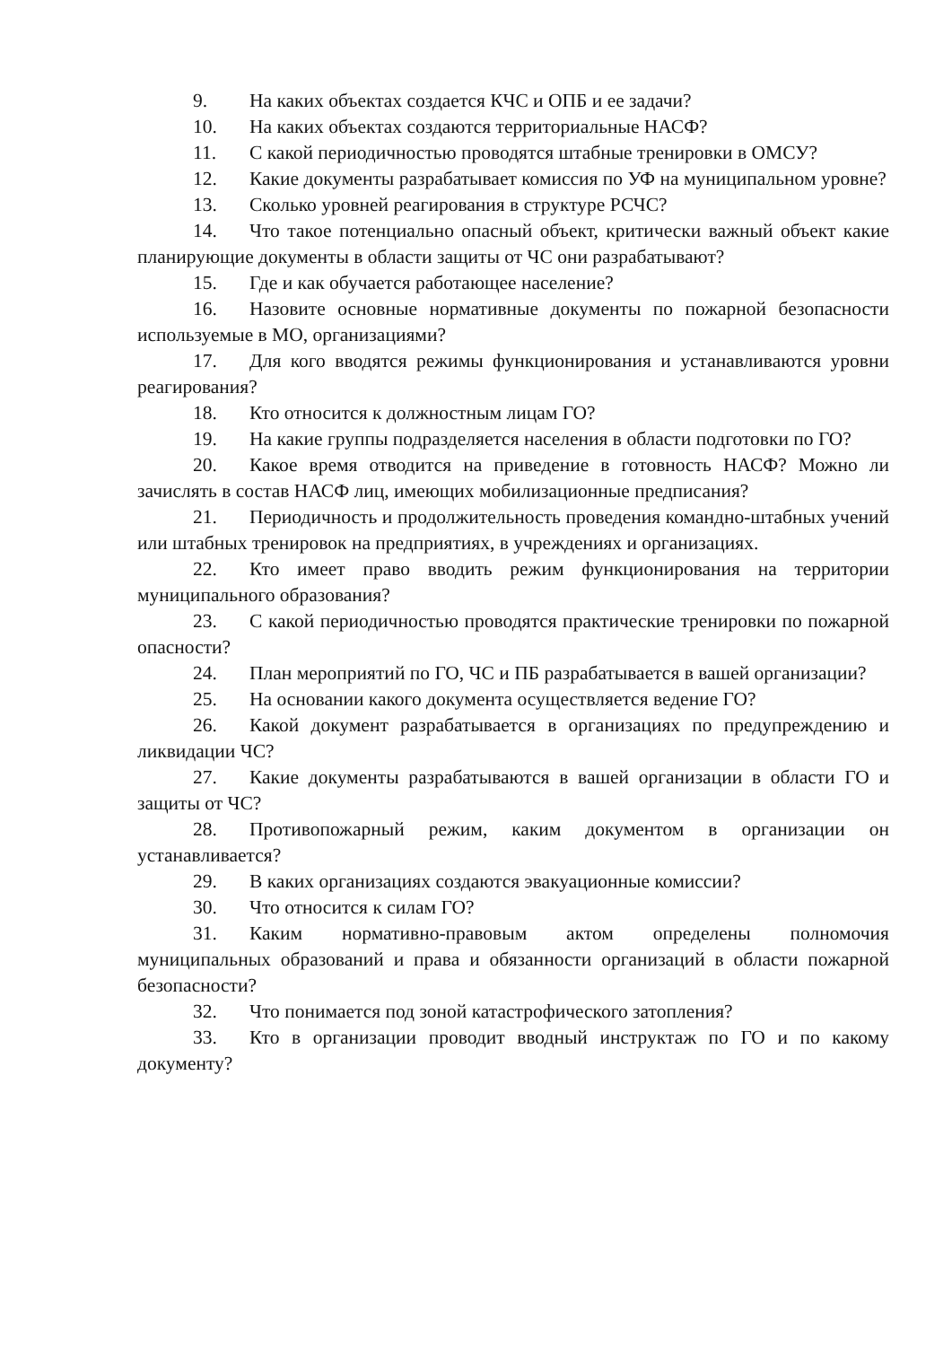9. На каких объектах создается КЧС и ОПБ и ее задачи?
10. На каких объектах создаются территориальные НАСФ?
11. С какой периодичностью проводятся штабные тренировки в ОМСУ?
12. Какие документы разрабатывает комиссия по УФ на муниципальном уровне?
13. Сколько уровней реагирования в структуре РСЧС?
14. Что такое потенциально опасный объект, критически важный объект какие планирующие документы в области защиты от ЧС они разрабатывают?
15. Где и как обучается работающее население?
16. Назовите основные нормативные документы по пожарной безопасности используемые в МО, организациями?
17. Для кого вводятся режимы функционирования и устанавливаются уровни реагирования?
18. Кто относится к должностным лицам ГО?
19. На какие группы подразделяется населения в области подготовки по ГО?
20. Какое время отводится на приведение в готовность НАСФ? Можно ли зачислять в состав НАСФ лиц, имеющих мобилизационные предписания?
21. Периодичность и продолжительность проведения командно-штабных учений или штабных тренировок на предприятиях, в учреждениях и организациях.
22. Кто имеет право вводить режим функционирования на территории муниципального образования?
23. С какой периодичностью проводятся практические тренировки по пожарной опасности?
24. План мероприятий по ГО, ЧС и ПБ разрабатывается в вашей организации?
25. На основании какого документа осуществляется ведение ГО?
26. Какой документ разрабатывается в организациях по предупреждению и ликвидации ЧС?
27. Какие документы разрабатываются в вашей организации в области ГО и защиты от ЧС?
28. Противопожарный режим, каким документом в организации он устанавливается?
29. В каких организациях создаются эвакуационные комиссии?
30. Что относится к силам ГО?
31. Каким нормативно-правовым актом определены полномочия муниципальных образований и права и обязанности организаций в области пожарной безопасности?
32. Что понимается под зоной катастрофического затопления?
33. Кто в организации проводит вводный инструктаж по ГО и по какому документу?